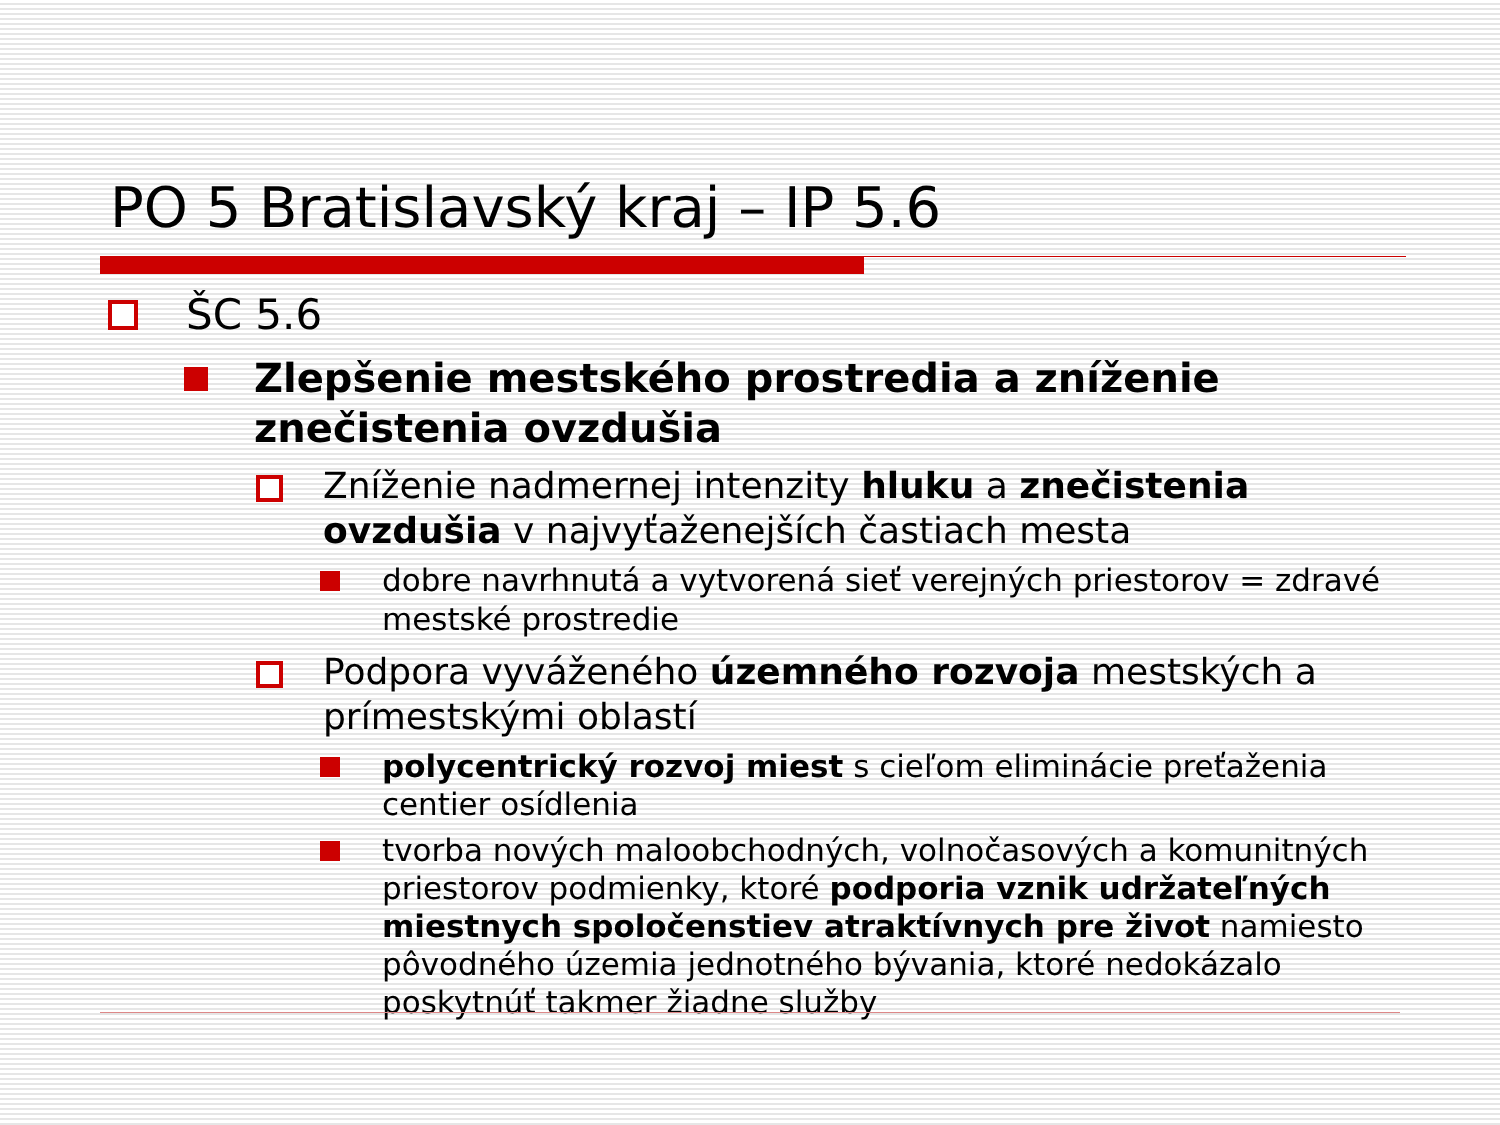PO 5 Bratislavský kraj – IP 5.6
ŠC 5.6
Zlepšenie mestského prostredia a zníženie znečistenia ovzdušia
Zníženie nadmernej intenzity hluku a znečistenia ovzdušia v najvyťaženejších častiach mesta
dobre navrhnutá a vytvorená sieť verejných priestorov = zdravé mestské prostredie
Podpora vyváženého územného rozvoja mestských a prímestskými oblastí
polycentrický rozvoj miest s cieľom eliminácie preťaženia centier osídlenia
tvorba nových maloobchodných, volnočasových a komunitných priestorov podmienky, ktoré podporia vznik udržateľných miestnych spoločenstiev atraktívnych pre život namiesto pôvodného územia jednotného bývania, ktoré nedokázalo poskytnúť takmer žiadne služby